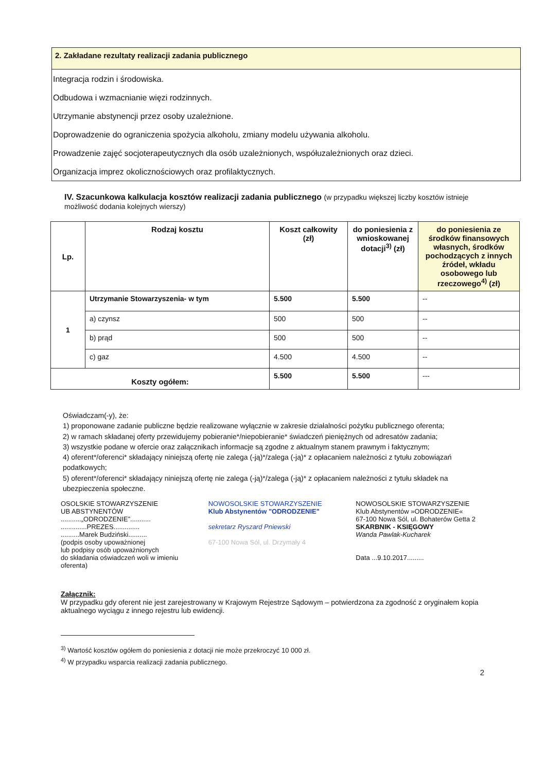2. Zakładane rezultaty realizacji zadania publicznego
Integracja rodzin i środowiska.
Odbudowa i wzmacnianie więzi rodzinnych.
Utrzymanie abstynencji przez osoby uzależnione.
Doprowadzenie do ograniczenia spożycia alkoholu, zmiany modelu używania alkoholu.
Prowadzenie zajęć socjoterapeutycznych dla osób uzależnionych, współuzależnionych oraz dzieci.
Organizacja imprez okolicznościowych oraz profilaktycznych.
IV. Szacunkowa kalkulacja kosztów realizacji zadania publicznego (w przypadku większej liczby kosztów istnieje możliwość dodania kolejnych wierszy)
| Lp. | Rodzaj kosztu | Koszt całkowity (zł) | do poniesienia z wnioskowanej dotacji<sup>3)</sup> (zł) | do poniesienia ze środków finansowych własnych, środków pochodzących z innych źródeł, wkładu osobowego lub rzeczowego<sup>4)</sup> (zł) |
| --- | --- | --- | --- | --- |
| 1 | Utrzymanie Stowarzyszenia- w tym | 5.500 | 5.500 | -- |
| | a) czynsz | 500 | 500 | -- |
| | b) prąd | 500 | 500 | -- |
| | c) gaz | 4.500 | 4.500 | -- |
| Koszty ogółem: | | 5.500 | 5.500 | --- |
Oświadczam(-y), że:
1) proponowane zadanie publiczne będzie realizowane wyłącznie w zakresie działalności pożytku publicznego oferenta;
2) w ramach składanej oferty przewidujemy pobieranie*/niepobieranie* świadczeń pieniężnych od adresatów zadania;
3) wszystkie podane w ofercie oraz załącznikach informacje są zgodne z aktualnym stanem prawnym i faktycznym;
4) oferent*/oferenci* składający niniejszą ofertę nie zalega (-ją)*/zalega (-ją)* z opłacaniem należności z tytułu zobowiązań podatkowych;
5) oferent*/oferenci* składający niniejszą ofertę nie zalega (-ją)*/zalega (-ją)* z opłacaniem należności z tytułu składek na ubezpieczenia społeczne.
OSOLSKIE STOWARZYSZENIE
UB ABSTYNENTÓW
...........„ODRODZENIE”...........
..............PREZES..............
..........Marek Budziński..........
(podpis osoby upoważnionej
lub podpisy osób upoważnionych
do składania oświadczeń woli w imieniu
oferenta)
NOWOSOLSKIE STOWARZYSZENIE
Klub Abstynentów "ODRODZENIE"
sekretarz Ryszard Pniewski
67-100 Nowa Sól, ul. Drzymały 4
NOWOSOLSKIE STOWARZYSZENIE
Klub Abstynentów »ODRODZENIE«
67-100 Nowa Sól, ul. Bohaterów Getta 2
SKARBNIK - KSIĘGOWY
Wanda Pawlak-Kucharek
Data ...9.10.2017.........
Załącznik:
W przypadku gdy oferent nie jest zarejestrowany w Krajowym Rejestrze Sądowym – potwierdzona za zgodność z oryginałem kopia aktualnego wyciągu z innego rejestru lub ewidencji.
<sup>3)</sup> Wartość kosztów ogółem do poniesienia z dotacji nie może przekroczyć 10 000 zł.
<sup>4)</sup> W przypadku wsparcia realizacji zadania publicznego.
2